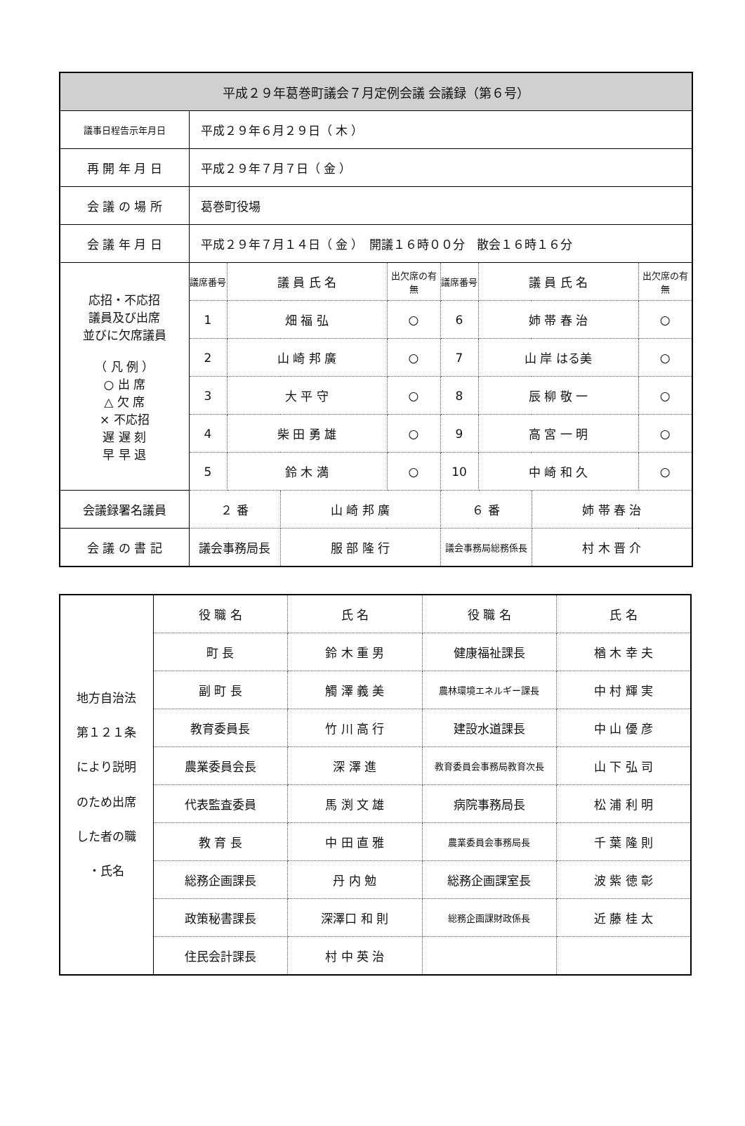| 平成２９年葛巻町議会７月定例会議 会議録（第６号） | | | | | | | | |
| --- | --- | --- | --- | --- | --- | --- | --- | --- |
| 議事日程告示年月日 | 平成２９年６月２９日（ 木 ） | | | | | | | |
| 再 開 年 月 日 | 平成２９年７月７日（ 金 ） | | | | | | | |
| 会 議 の 場 所 | 葛巻町役場 | | | | | | | |
| 会 議 年 月 日 | 平成２９年７月１４日（ 金 ） 開議１６時００分 散会１６時１６分 | | | | | | | |
| 応招・不応招 議員及び出席 並びに欠席議員 （ 凡 例 ） ○ 出 席 △ 欠 席 × 不応招 遅 遅 刻 早 早 退 | 議席番号 | 議 員 氏 名 | | 出欠席の有無 | 議席番号 | 議 員 氏 名 | | 出欠席の有無 |
| | 1 | 畑 福 弘 | | ○ | 6 | 姉 帯 春 治 | | ○ |
| | 2 | 山 崎 邦 廣 | | ○ | 7 | 山 岸 はる美 | | ○ |
| | 3 | 大 平 守 | | ○ | 8 | 辰 柳 敬 一 | | ○ |
| | 4 | 柴 田 勇 雄 | | ○ | 9 | 高 宮 一 明 | | ○ |
| | 5 | 鈴 木 満 | | ○ | 10 | 中 崎 和 久 | | ○ |
| 会議録署名議員 | ２ 番 | | 山 崎 邦 廣 | | ６ 番 | | 姉 帯 春 治 | |
| 会 議 の 書 記 | 議会事務局長 | | 服 部 隆 行 | | 議会事務局総務係長 | | 村 木 晋 介 | |
| 地方自治法 第１２１条 により説明 のため出席 した者の職 ・氏名 | 役 職 名 | 氏 名 | 役 職 名 | 氏 名 |
| | 町 長 | 鈴 木 重 男 | 健康福祉課長 | 楢 木 幸 夫 |
| | 副 町 長 | 觸 澤 義 美 | 農林環境エネルギー課長 | 中 村 輝 実 |
| | 教育委員長 | 竹 川 高 行 | 建設水道課長 | 中 山 優 彦 |
| | 農業委員会長 | 深 澤 進 | 教育委員会事務局教育次長 | 山 下 弘 司 |
| | 代表監査委員 | 馬 渕 文 雄 | 病院事務局長 | 松 浦 利 明 |
| | 教 育 長 | 中 田 直 雅 | 農業委員会事務局長 | 千 葉 隆 則 |
| | 総務企画課長 | 丹 内 勉 | 総務企画課室長 | 波 紫 徳 彰 |
| | 政策秘書課長 | 深澤口 和 則 | 総務企画課財政係長 | 近 藤 桂 太 |
| | 住民会計課長 | 村 中 英 治 | | |